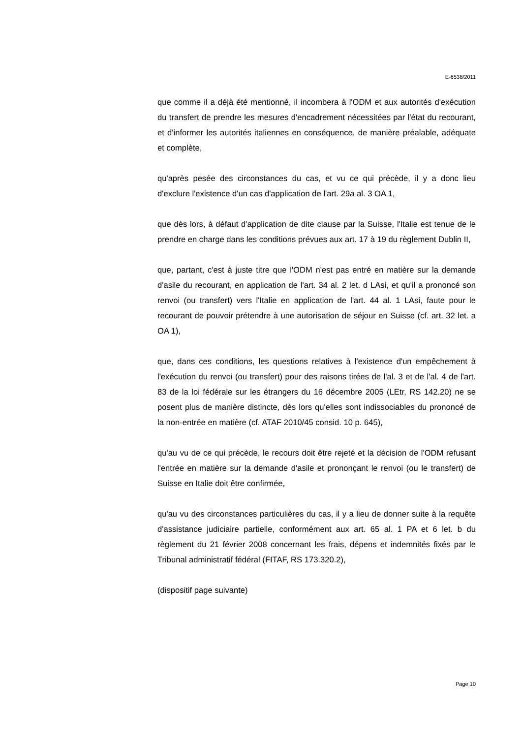E-6538/2011
que comme il a déjà été mentionné, il incombera à l'ODM et aux autorités d'exécution du transfert de prendre les mesures d'encadrement nécessitées par l'état du recourant, et d'informer les autorités italiennes en conséquence, de manière préalable, adéquate et complète,
qu'après pesée des circonstances du cas, et vu ce qui précède, il y a donc lieu d'exclure l'existence d'un cas d'application de l'art. 29a al. 3 OA 1,
que dès lors, à défaut d'application de dite clause par la Suisse, l'Italie est tenue de le prendre en charge dans les conditions prévues aux art. 17 à 19 du règlement Dublin II,
que, partant, c'est à juste titre que l'ODM n'est pas entré en matière sur la demande d'asile du recourant, en application de l'art. 34 al. 2 let. d LAsi, et qu'il a prononcé son renvoi (ou transfert) vers l'Italie en application de l'art. 44 al. 1 LAsi, faute pour le recourant de pouvoir prétendre à une autorisation de séjour en Suisse (cf. art. 32 let. a OA 1),
que, dans ces conditions, les questions relatives à l'existence d'un empêchement à l'exécution du renvoi (ou transfert) pour des raisons tirées de l'al. 3 et de l'al. 4 de l'art. 83 de la loi fédérale sur les étrangers du 16 décembre 2005 (LEtr, RS 142.20) ne se posent plus de manière distincte, dès lors qu'elles sont indissociables du prononcé de la non-entrée en matière (cf. ATAF 2010/45 consid. 10 p. 645),
qu'au vu de ce qui précède, le recours doit être rejeté et la décision de l'ODM refusant l'entrée en matière sur la demande d'asile et prononçant le renvoi (ou le transfert) de Suisse en Italie doit être confirmée,
qu'au vu des circonstances particulières du cas, il y a lieu de donner suite à la requête d'assistance judiciaire partielle, conformément aux art. 65 al. 1 PA et 6 let. b du règlement du 21 février 2008 concernant les frais, dépens et indemnités fixés par le Tribunal administratif fédéral (FITAF, RS 173.320.2),
(dispositif page suivante)
Page 10